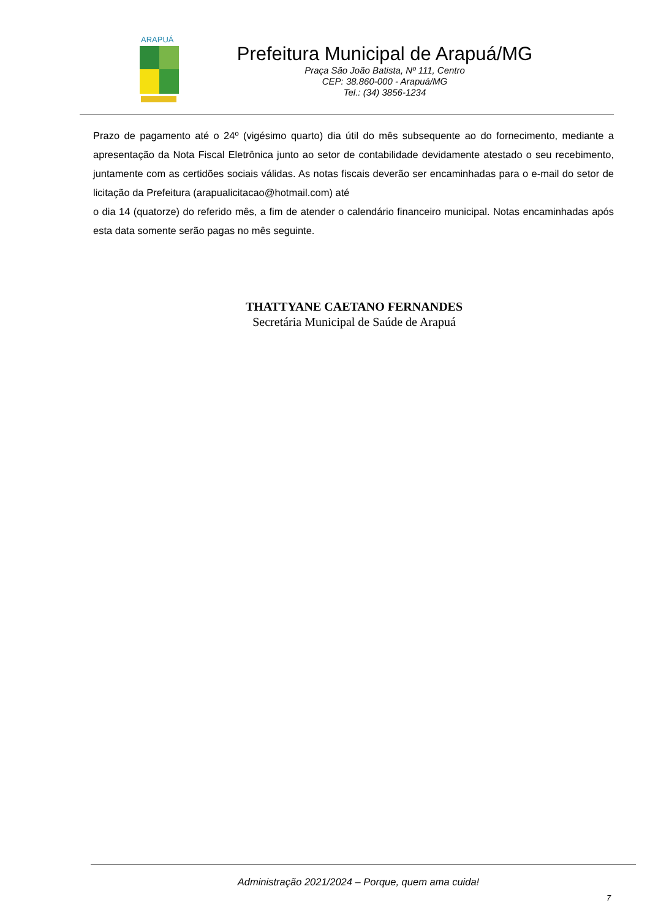ARAPUÁ
Prefeitura Municipal de Arapuá/MG
Praça São João Batista, Nº 111, Centro
CEP: 38.860-000 - Arapuá/MG
Tel.: (34) 3856-1234
Prazo de pagamento até o 24º (vigésimo quarto) dia útil do mês subsequente ao do fornecimento, mediante a apresentação da Nota Fiscal Eletrônica junto ao setor de contabilidade devidamente atestado o seu recebimento, juntamente com as certidões sociais válidas. As notas fiscais deverão ser encaminhadas para o e-mail do setor de licitação da Prefeitura (arapualicitacao@hotmail.com) até
o dia 14 (quatorze) do referido mês, a fim de atender o calendário financeiro municipal. Notas encaminhadas após esta data somente serão pagas no mês seguinte.
THATTYANE CAETANO FERNANDES
Secretária Municipal de Saúde de Arapuá
Administração 2021/2024 – Porque, quem ama cuida!
7